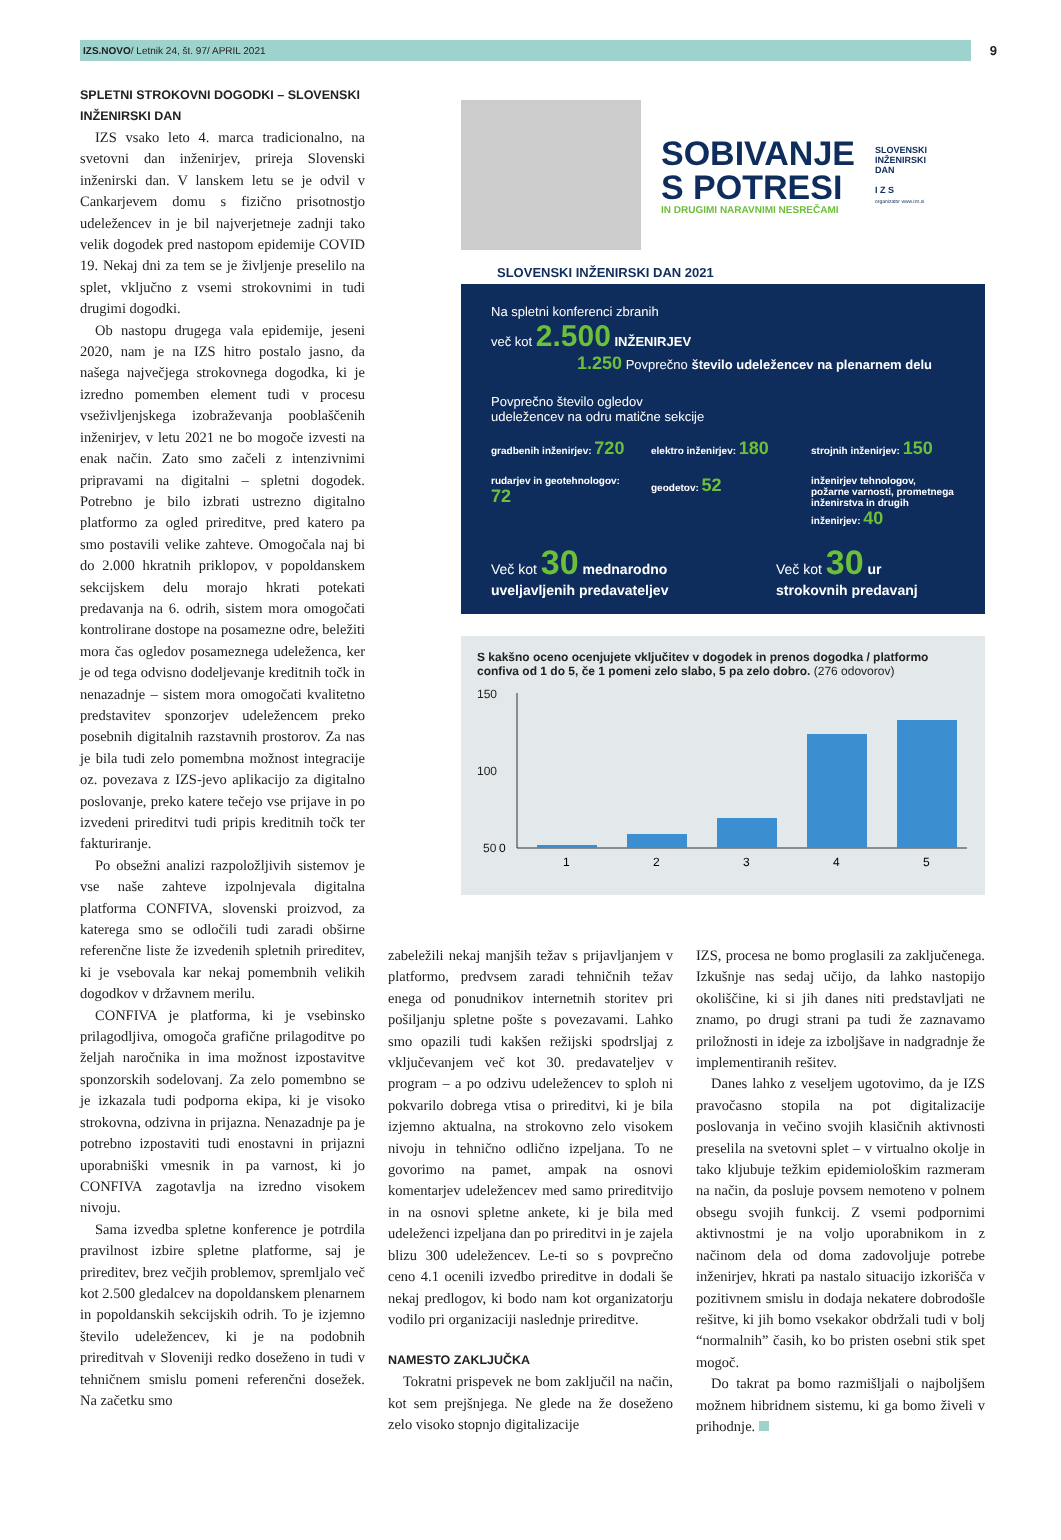IZS.NOVO/ Letnik 24, št. 97/ APRIL 2021
9
SPLETNI STROKOVNI DOGODKI – SLOVENSKI INŽENIRSKI DAN
IZS vsako leto 4. marca tradicionalno, na svetovni dan inženirjev, prireja Slovenski inženirski dan. V lanskem letu se je odvil v Cankarjevem domu s fizično prisotnostjo udeležencev in je bil najverjetneje zadnji tako velik dogodek pred nastopom epidemije COVID 19. Nekaj dni za tem se je življenje preselilo na splet, vključno z vsemi strokovnimi in tudi drugimi dogodki.
Ob nastopu drugega vala epidemije, jeseni 2020, nam je na IZS hitro postalo jasno, da našega največjega strokovnega dogodka, ki je izredno pomemben element tudi v procesu vseživljenjskega izobraževanja pooblaščenih inženirjev, v letu 2021 ne bo mogoče izvesti na enak način. Zato smo začeli z intenzivnimi pripravami na digitalni – spletni dogodek. Potrebno je bilo izbrati ustrezno digitalno platformo za ogled prireditve, pred katero pa smo postavili velike zahteve. Omogočala naj bi do 2.000 hkratnih priklopov, v popoldanskem sekcijskem delu morajo hkrati potekati predavanja na 6. odrih, sistem mora omogočati kontrolirane dostope na posamezne odre, beležiti mora čas ogledov posameznega udeleženca, ker je od tega odvisno dodeljevanje kreditnih točk in nenazadnje – sistem mora omogočati kvalitetno predstavitev sponzorjev udeležencem preko posebnih digitalnih razstavnih prostorov. Za nas je bila tudi zelo pomembna možnost integracije oz. povezava z IZS-jevo aplikacijo za digitalno poslovanje, preko katere tečejo vse prijave in po izvedeni prireditvi tudi pripis kreditnih točk ter fakturiranje.
Po obsežni analizi razpoložljivih sistemov je vse naše zahteve izpolnjevala digitalna platforma CONFIVA, slovenski proizvod, za katerega smo se odločili tudi zaradi obširne referenčne liste že izvedenih spletnih prireditev, ki je vsebovala kar nekaj pomembnih velikih dogodkov v državnem merilu.
CONFIVA je platforma, ki je vsebinsko prilagodljiva, omogoča grafične prilagoditve po željah naročnika in ima možnost izpostavitve sponzorskih sodelovanj. Za zelo pomembno se je izkazala tudi podporna ekipa, ki je visoko strokovna, odzivna in prijazna. Nenazadnje pa je potrebno izpostaviti tudi enostavni in prijazni uporabniški vmesnik in pa varnost, ki jo CONFIVA zagotavlja na izredno visokem nivoju.
Sama izvedba spletne konference je potrdila pravilnost izbire spletne platforme, saj je prireditev, brez večjih problemov, spremljalo več kot 2.500 gledalcev na dopoldanskem plenarnem in popoldanskih sekcijskih odrih. To je izjemno število udeležencev, ki je na podobnih prireditvah v Sloveniji redko doseženo in tudi v tehničnem smislu pomeni referenčni dosežek. Na začetku smo
SOBIVANJE
S POTRESI
IN DRUGIMI NARAVNIMI NESREČAMI
SLOVENSKI
INŽENIRSKI
DAN
I Z S
organizator www.izs.si
SLOVENSKI INŽENIRSKI DAN 2021
Na spletni konferenci zbranih
več kot 2.500 INŽENIRJEV
1.250 Povprečno število udeležencev na plenarnem delu
Povprečno število ogledov
udeležencev na odru matične sekcije
gradbenih inženirjev: 720
elektro inženirjev: 180
strojnih inženirjev: 150
rudarjev in geotehnologov: 72
geodetov: 52
inženirjev tehnologov, požarne varnosti, prometnega inženirstva in drugih inženirjev: 40
Več kot 30 mednarodno uveljavljenih predavateljev
Več kot 30 ur strokovnih predavanj
S kakšno oceno ocenjujete vključitev v dogodek in prenos dogodka / platformo confiva od 1 do 5, če 1 pomeni zelo slabo, 5 pa zelo dobro. (276 odovorov)
150
100
50
1
2
3
4
5
0
zabeležili nekaj manjših težav s prijavljanjem v platformo, predvsem zaradi tehničnih težav enega od ponudnikov internetnih storitev pri pošiljanju spletne pošte s povezavami. Lahko smo opazili tudi kakšen režijski spodrsljaj z vključevanjem več kot 30. predavateljev v program – a po odzivu udeležencev to sploh ni pokvarilo dobrega vtisa o prireditvi, ki je bila izjemno aktualna, na strokovno zelo visokem nivoju in tehnično odlično izpeljana. To ne govorimo na pamet, ampak na osnovi komentarjev udeležencev med samo prireditvijo in na osnovi spletne ankete, ki je bila med udeleženci izpeljana dan po prireditvi in je zajela blizu 300 udeležencev. Le-ti so s povprečno ceno 4.1 ocenili izvedbo prireditve in dodali še nekaj predlogov, ki bodo nam kot organizatorju vodilo pri organizaciji naslednje prireditve.
NAMESTO ZAKLJUČKA
Tokratni prispevek ne bom zaključil na način, kot sem prejšnjega. Ne glede na že doseženo zelo visoko stopnjo digitalizacije
IZS, procesa ne bomo proglasili za zaključenega. Izkušnje nas sedaj učijo, da lahko nastopijo okoliščine, ki si jih danes niti predstavljati ne znamo, po drugi strani pa tudi že zaznavamo priložnosti in ideje za izboljšave in nadgradnje že implementiranih rešitev.
Danes lahko z veseljem ugotovimo, da je IZS pravočasno stopila na pot digitalizacije poslovanja in večino svojih klasičnih aktivnosti preselila na svetovni splet – v virtualno okolje in tako kljubuje težkim epidemiološkim razmeram na način, da posluje povsem nemoteno v polnem obsegu svojih funkcij. Z vsemi podpornimi aktivnostmi je na voljo uporabnikom in z načinom dela od doma zadovoljuje potrebe inženirjev, hkrati pa nastalo situacijo izkorišča v pozitivnem smislu in dodaja nekatere dobrodošle rešitve, ki jih bomo vsekakor obdržali tudi v bolj “normalnih” časih, ko bo pristen osebni stik spet mogoč.
Do takrat pa bomo razmišljali o najboljšem možnem hibridnem sistemu, ki ga bomo živeli v prihodnje.